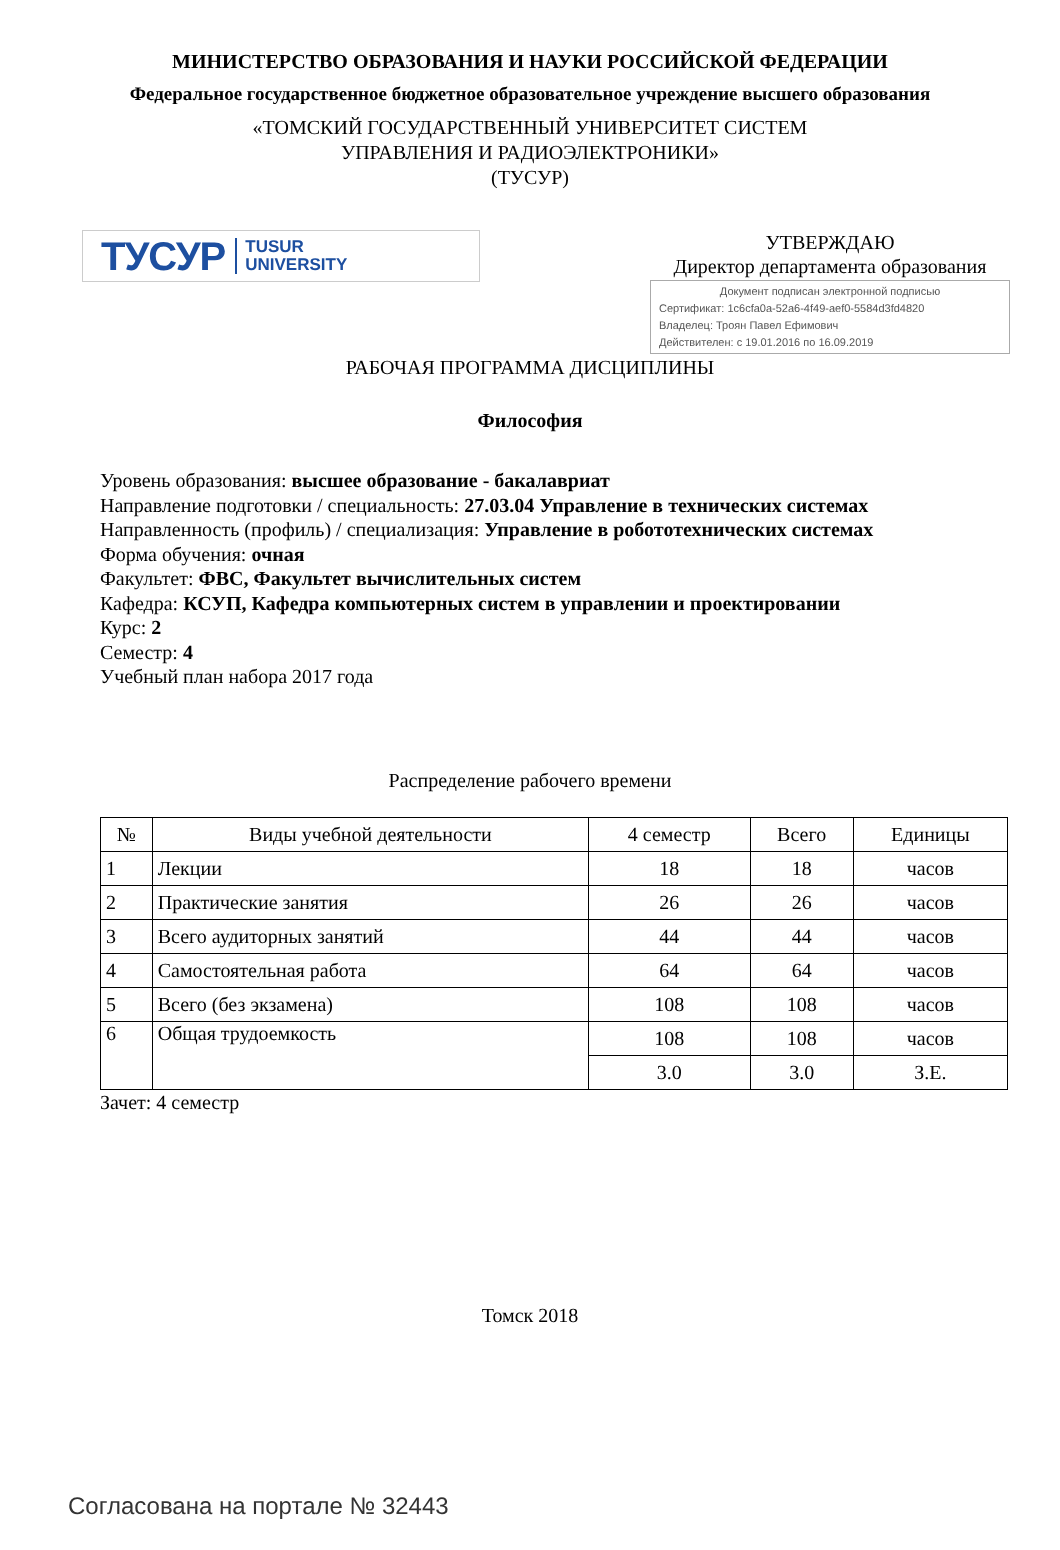МИНИСТЕРСТВО ОБРАЗОВАНИЯ И НАУКИ РОССИЙСКОЙ ФЕДЕРАЦИИ
Федеральное государственное бюджетное образовательное учреждение высшего образования
«ТОМСКИЙ ГОСУДАРСТВЕННЫЙ УНИВЕРСИТЕТ СИСТЕМ
УПРАВЛЕНИЯ И РАДИОЭЛЕКТРОНИКИ»
(ТУСУР)
ТУСУР TUSUR
UNIVERSITY
УТВЕРЖДАЮ
Директор департамента образования
Документ подписан электронной подписью
Сертификат: 1c6cfa0a-52a6-4f49-aef0-5584d3fd4820
Владелец: Троян Павел Ефимович
Действителен: с 19.01.2016 по 16.09.2019
РАБОЧАЯ ПРОГРАММА ДИСЦИПЛИНЫ
Философия
Уровень образования: высшее образование - бакалавриат
Направление подготовки / специальность: 27.03.04 Управление в технических системах
Направленность (профиль) / специализация: Управление в робототехнических системах
Форма обучения: очная
Факультет: ФВС, Факультет вычислительных систем
Кафедра: КСУП, Кафедра компьютерных систем в управлении и проектировании
Курс: 2
Семестр: 4
Учебный план набора 2017 года
Распределение рабочего времени
| № | Виды учебной деятельности | 4 семестр | Всего | Единицы |
| --- | --- | --- | --- | --- |
| 1 | Лекции | 18 | 18 | часов |
| 2 | Практические занятия | 26 | 26 | часов |
| 3 | Всего аудиторных занятий | 44 | 44 | часов |
| 4 | Самостоятельная работа | 64 | 64 | часов |
| 5 | Всего (без экзамена) | 108 | 108 | часов |
| 6 | Общая трудоемкость | 108 | 108 | часов |
| | | 3.0 | 3.0 | З.Е. |
Зачет: 4 семестр
Томск 2018
Согласована на портале № 32443